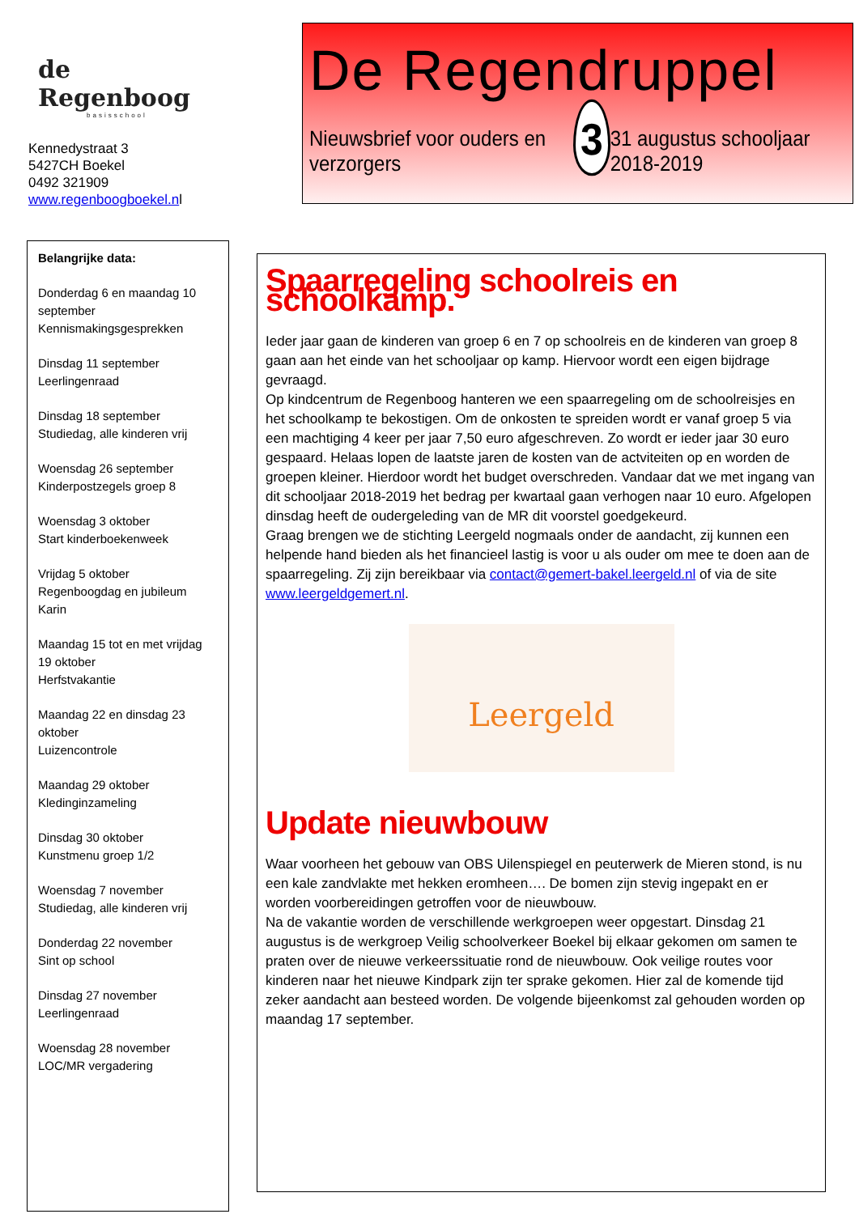de
Regenboog
basisschool
Kennedystraat 3
5427CH Boekel
0492 321909
www.regenboogboekel.nl
De Regendruppel
Nieuwsbrief voor ouders en verzorgers
3
31 augustus schooljaar 2018-2019
Belangrijke data:
Donderdag 6 en maandag 10 september
Kennismakingsgesprekken
Dinsdag 11 september
Leerlingenraad
Dinsdag 18 september
Studiedag, alle kinderen vrij
Woensdag 26 september
Kinderpostzegels groep 8
Woensdag 3 oktober
Start kinderboekenweek
Vrijdag 5 oktober
Regenboogdag en jubileum Karin
Maandag 15 tot en met vrijdag 19 oktober
Herfstvakantie
Maandag 22 en dinsdag 23 oktober
Luizencontrole
Maandag 29 oktober
Kledinginzameling
Dinsdag 30 oktober
Kunstmenu groep 1/2
Woensdag 7 november
Studiedag, alle kinderen vrij
Donderdag 22 november
Sint op school
Dinsdag 27 november
Leerlingenraad
Woensdag 28 november
LOC/MR vergadering
Spaarregeling schoolreis en schoolkamp.
Ieder jaar gaan de kinderen van groep 6 en 7 op schoolreis en de kinderen van groep 8 gaan aan het einde van het schooljaar op kamp. Hiervoor wordt een eigen bijdrage gevraagd.
Op kindcentrum de Regenboog hanteren we een spaarregeling om de schoolreisjes en het schoolkamp te bekostigen. Om de onkosten te spreiden wordt er vanaf groep 5 via een machtiging 4 keer per jaar 7,50 euro afgeschreven. Zo wordt er ieder jaar 30 euro gespaard. Helaas lopen de laatste jaren de kosten van de actviteiten op en worden de groepen kleiner. Hierdoor wordt het budget overschreden. Vandaar dat we met ingang van dit schooljaar 2018-2019 het bedrag per kwartaal gaan verhogen naar 10 euro. Afgelopen dinsdag heeft de oudergeleding van de MR dit voorstel goedgekeurd.
Graag brengen we de stichting Leergeld nogmaals onder de aandacht, zij kunnen een helpende hand bieden als het financieel lastig is voor u als ouder om mee te doen aan de spaarregeling. Zij zijn bereikbaar via contact@gemert-bakel.leergeld.nl of via de site www.leergeldgemert.nl.
Leergeld
Update nieuwbouw
Waar voorheen het gebouw van OBS Uilenspiegel en peuterwerk de Mieren stond, is nu een kale zandvlakte met hekken eromheen…. De bomen zijn stevig ingepakt en er worden voorbereidingen getroffen voor de nieuwbouw.
Na de vakantie worden de verschillende werkgroepen weer opgestart. Dinsdag 21 augustus is de werkgroep Veilig schoolverkeer Boekel bij elkaar gekomen om samen te praten over de nieuwe verkeerssituatie rond de nieuwbouw. Ook veilige routes voor kinderen naar het nieuwe Kindpark zijn ter sprake gekomen. Hier zal de komende tijd zeker aandacht aan besteed worden. De volgende bijeenkomst zal gehouden worden op maandag 17 september.